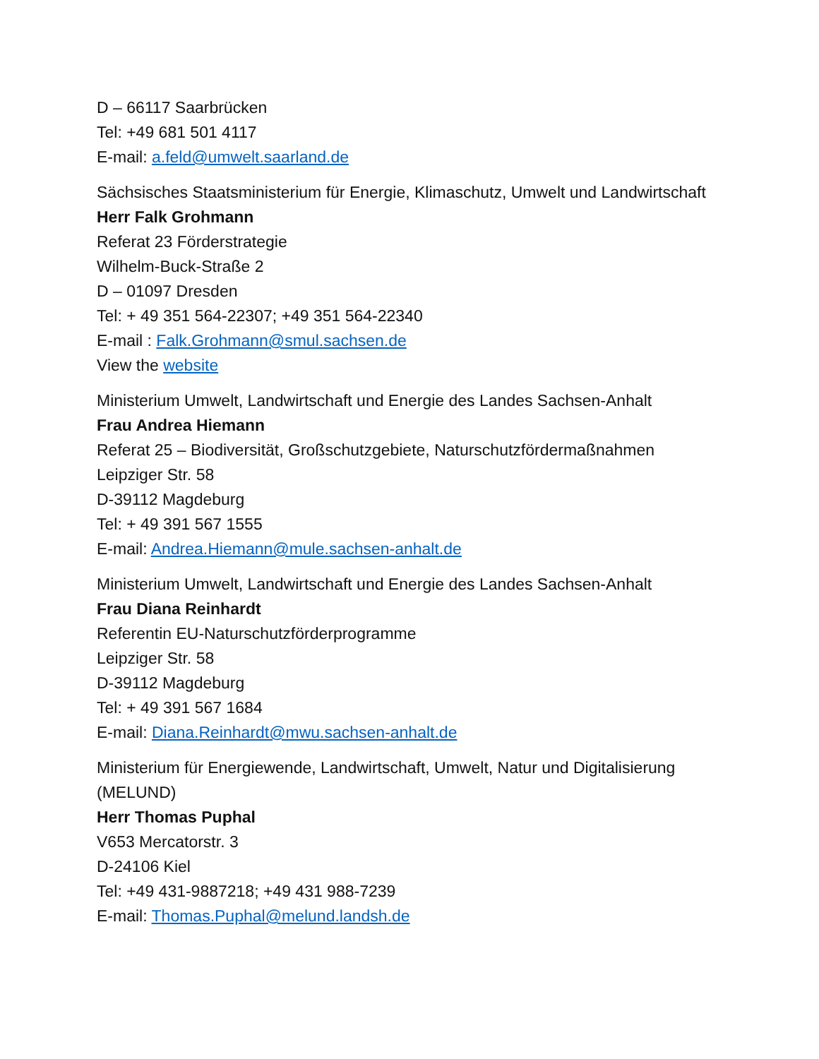D – 66117 Saarbrücken
Tel: +49 681 501 4117
E-mail: a.feld@umwelt.saarland.de
Sächsisches Staatsministerium für Energie, Klimaschutz, Umwelt und Landwirtschaft
Herr Falk Grohmann
Referat 23 Förderstrategie
Wilhelm-Buck-Straße 2
D – 01097 Dresden
Tel: + 49 351 564-22307; +49 351 564-22340
E-mail : Falk.Grohmann@smul.sachsen.de
View the website
Ministerium Umwelt, Landwirtschaft und Energie des Landes Sachsen-Anhalt
Frau Andrea Hiemann
Referat 25 – Biodiversität, Großschutzgebiete, Naturschutzfördermaßnahmen
Leipziger Str. 58
D-39112 Magdeburg
Tel: + 49 391 567 1555
E-mail: Andrea.Hiemann@mule.sachsen-anhalt.de
Ministerium Umwelt, Landwirtschaft und Energie des Landes Sachsen-Anhalt
Frau Diana Reinhardt
Referentin EU-Naturschutzförderprogramme
Leipziger Str. 58
D-39112 Magdeburg
Tel: + 49 391 567 1684
E-mail: Diana.Reinhardt@mwu.sachsen-anhalt.de
Ministerium für Energiewende, Landwirtschaft, Umwelt, Natur und Digitalisierung (MELUND)
Herr Thomas Puphal
V653 Mercatorstr. 3
D-24106 Kiel
Tel: +49 431-9887218; +49 431 988-7239
E-mail: Thomas.Puphal@melund.landsh.de